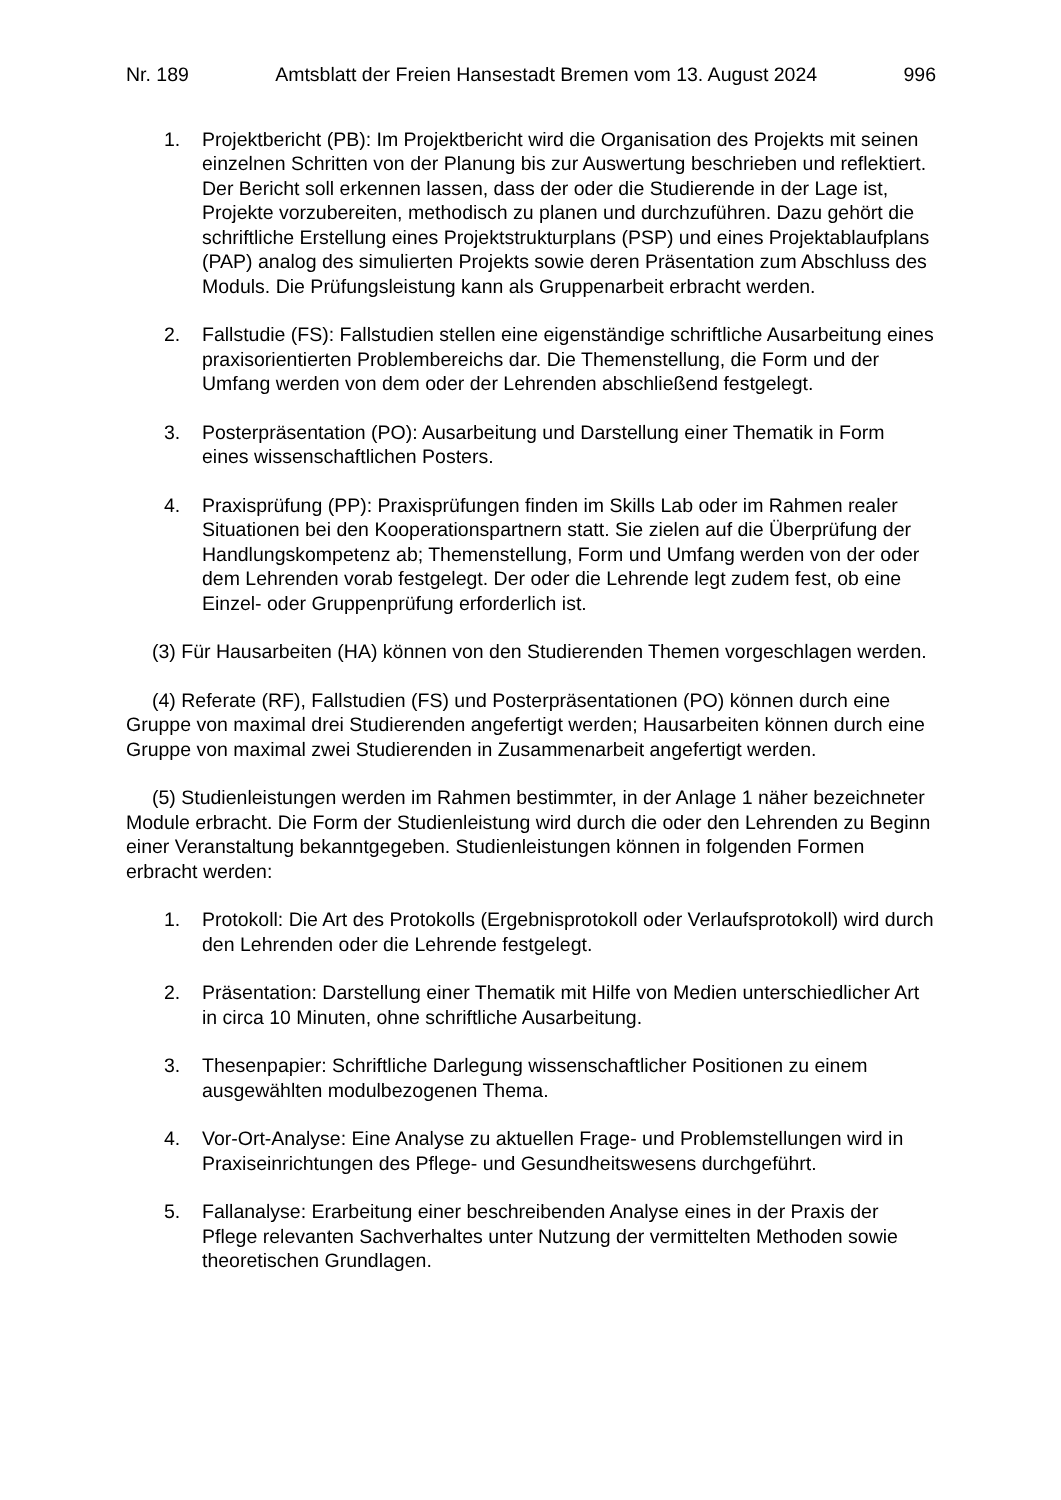Nr. 189 Amtsblatt der Freien Hansestadt Bremen vom 13. August 2024 996
1. Projektbericht (PB): Im Projektbericht wird die Organisation des Projekts mit seinen einzelnen Schritten von der Planung bis zur Auswertung beschrieben und reflektiert. Der Bericht soll erkennen lassen, dass der oder die Studierende in der Lage ist, Projekte vorzubereiten, methodisch zu planen und durchzuführen. Dazu gehört die schriftliche Erstellung eines Projektstrukturplans (PSP) und eines Projektablaufplans (PAP) analog des simulierten Projekts sowie deren Präsentation zum Abschluss des Moduls. Die Prüfungsleistung kann als Gruppenarbeit erbracht werden.
2. Fallstudie (FS): Fallstudien stellen eine eigenständige schriftliche Ausarbeitung eines praxisorientierten Problembereichs dar. Die Themenstellung, die Form und der Umfang werden von dem oder der Lehrenden abschließend festgelegt.
3. Posterpräsentation (PO): Ausarbeitung und Darstellung einer Thematik in Form eines wissenschaftlichen Posters.
4. Praxisprüfung (PP): Praxisprüfungen finden im Skills Lab oder im Rahmen realer Situationen bei den Kooperationspartnern statt. Sie zielen auf die Überprüfung der Handlungskompetenz ab; Themenstellung, Form und Umfang werden von der oder dem Lehrenden vorab festgelegt. Der oder die Lehrende legt zudem fest, ob eine Einzel- oder Gruppenprüfung erforderlich ist.
(3) Für Hausarbeiten (HA) können von den Studierenden Themen vorgeschlagen werden.
(4) Referate (RF), Fallstudien (FS) und Posterpräsentationen (PO) können durch eine Gruppe von maximal drei Studierenden angefertigt werden; Hausarbeiten können durch eine Gruppe von maximal zwei Studierenden in Zusammenarbeit angefertigt werden.
(5) Studienleistungen werden im Rahmen bestimmter, in der Anlage 1 näher bezeichneter Module erbracht. Die Form der Studienleistung wird durch die oder den Lehrenden zu Beginn einer Veranstaltung bekanntgegeben. Studienleistungen können in folgenden Formen erbracht werden:
1. Protokoll: Die Art des Protokolls (Ergebnisprotokoll oder Verlaufsprotokoll) wird durch den Lehrenden oder die Lehrende festgelegt.
2. Präsentation: Darstellung einer Thematik mit Hilfe von Medien unterschiedlicher Art in circa 10 Minuten, ohne schriftliche Ausarbeitung.
3. Thesenpapier: Schriftliche Darlegung wissenschaftlicher Positionen zu einem ausgewählten modulbezogenen Thema.
4. Vor-Ort-Analyse: Eine Analyse zu aktuellen Frage- und Problemstellungen wird in Praxiseinrichtungen des Pflege- und Gesundheitswesens durchgeführt.
5. Fallanalyse: Erarbeitung einer beschreibenden Analyse eines in der Praxis der Pflege relevanten Sachverhaltes unter Nutzung der vermittelten Methoden sowie theoretischen Grundlagen.